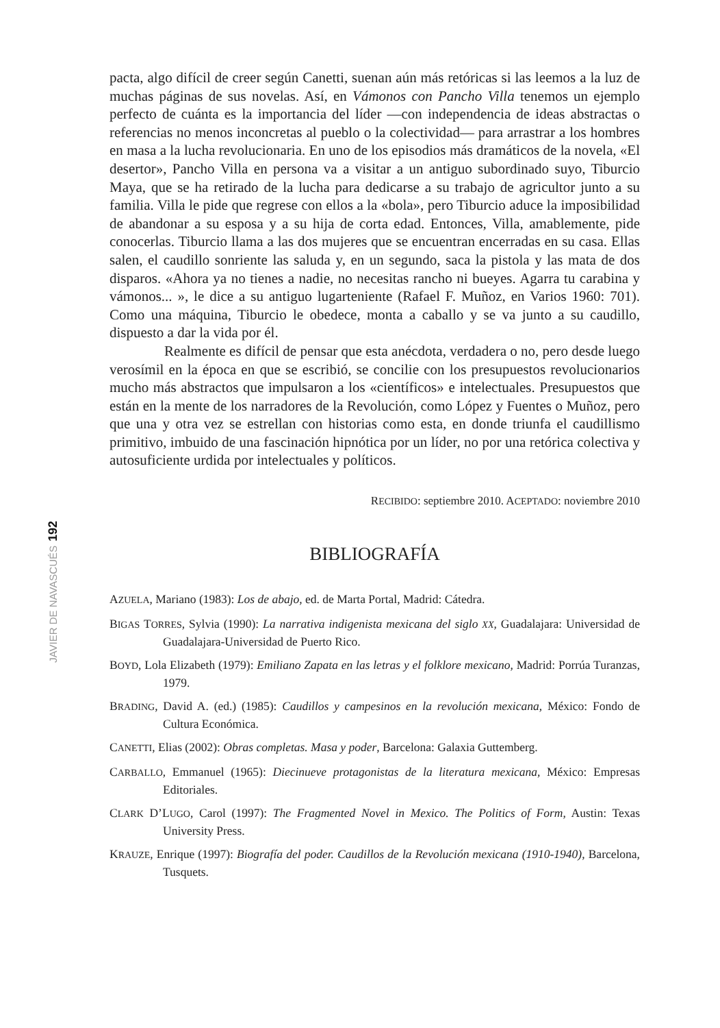192
JAVIER DE NAVASCUÉS
pacta, algo difícil de creer según Canetti, suenan aún más retóricas si las leemos a la luz de muchas páginas de sus novelas. Así, en Vámonos con Pancho Villa tenemos un ejemplo perfecto de cuánta es la importancia del líder —con independencia de ideas abstractas o referencias no menos inconcretas al pueblo o la colectividad— para arrastrar a los hombres en masa a la lucha revolucionaria. En uno de los episodios más dramáticos de la novela, «El desertor», Pancho Villa en persona va a visitar a un antiguo subordinado suyo, Tiburcio Maya, que se ha retirado de la lucha para dedicarse a su trabajo de agricultor junto a su familia. Villa le pide que regrese con ellos a la «bola», pero Tiburcio aduce la imposibilidad de abandonar a su esposa y a su hija de corta edad. Entonces, Villa, amablemente, pide conocerlas. Tiburcio llama a las dos mujeres que se encuentran encerradas en su casa. Ellas salen, el caudillo sonriente las saluda y, en un segundo, saca la pistola y las mata de dos disparos. «Ahora ya no tienes a nadie, no necesitas rancho ni bueyes. Agarra tu carabina y vámonos... », le dice a su antiguo lugarteniente (Rafael F. Muñoz, en Varios 1960: 701). Como una máquina, Tiburcio le obedece, monta a caballo y se va junto a su caudillo, dispuesto a dar la vida por él.
Realmente es difícil de pensar que esta anécdota, verdadera o no, pero desde luego verosímil en la época en que se escribió, se concilie con los presupuestos revolucionarios mucho más abstractos que impulsaron a los «científicos» e intelectuales. Presupuestos que están en la mente de los narradores de la Revolución, como López y Fuentes o Muñoz, pero que una y otra vez se estrellan con historias como esta, en donde triunfa el caudillismo primitivo, imbuido de una fascinación hipnótica por un líder, no por una retórica colectiva y autosuficiente urdida por intelectuales y políticos.
RECIBIDO: septiembre 2010. ACEPTADO: noviembre 2010
BIBLIOGRAFÍA
AZUELA, Mariano (1983): Los de abajo, ed. de Marta Portal, Madrid: Cátedra.
BIGAS TORRES, Sylvia (1990): La narrativa indigenista mexicana del siglo XX, Guadalajara: Universidad de Guadalajara-Universidad de Puerto Rico.
BOYD, Lola Elizabeth (1979): Emiliano Zapata en las letras y el folklore mexicano, Madrid: Porrúa Turanzas, 1979.
BRADING, David A. (ed.) (1985): Caudillos y campesinos en la revolución mexicana, México: Fondo de Cultura Económica.
CANETTI, Elias (2002): Obras completas. Masa y poder, Barcelona: Galaxia Guttemberg.
CARBALLO, Emmanuel (1965): Diecinueve protagonistas de la literatura mexicana, México: Empresas Editoriales.
CLARK D’LUGO, Carol (1997): The Fragmented Novel in Mexico. The Politics of Form, Austin: Texas University Press.
KRAUZE, Enrique (1997): Biografía del poder. Caudillos de la Revolución mexicana (1910-1940), Barcelona, Tusquets.